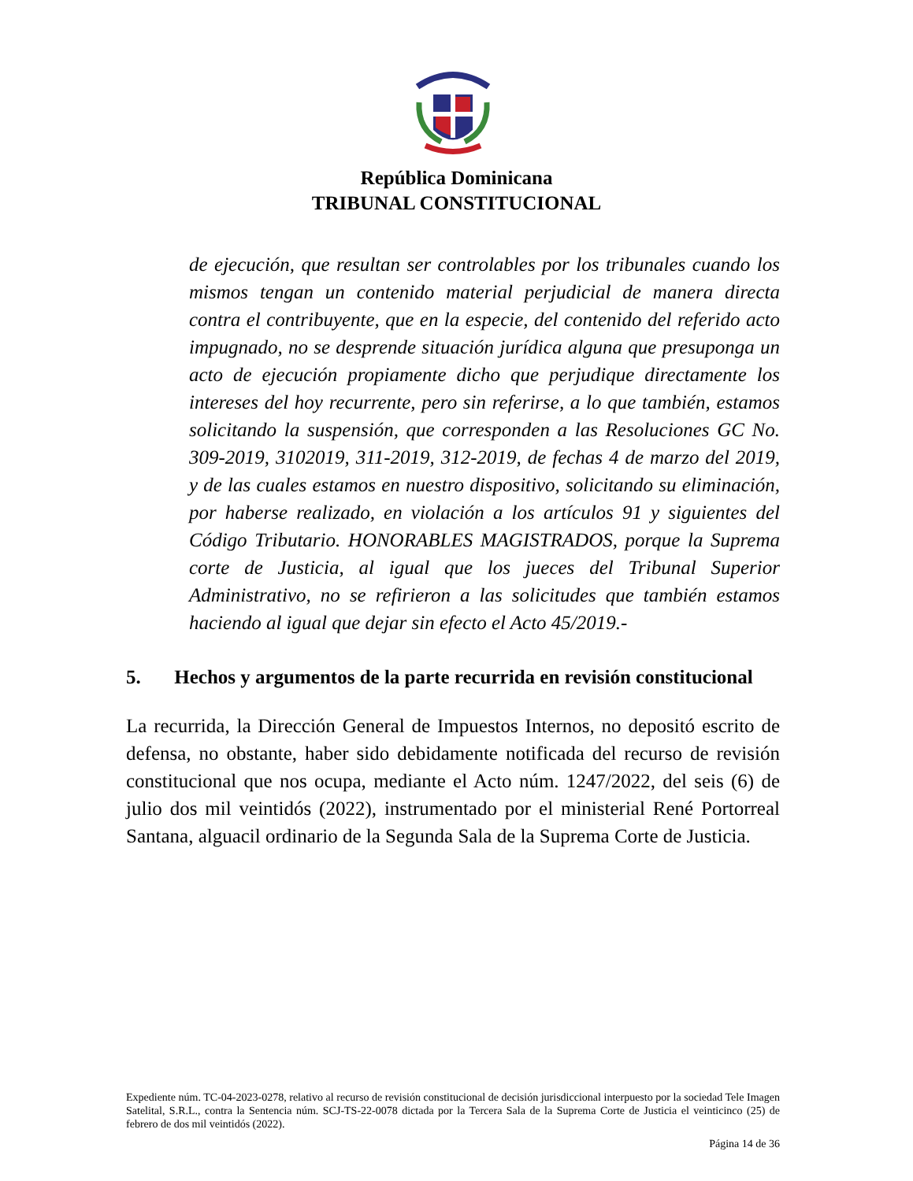República Dominicana
TRIBUNAL CONSTITUCIONAL
de ejecución, que resultan ser controlables por los tribunales cuando los mismos tengan un contenido material perjudicial de manera directa contra el contribuyente, que en la especie, del contenido del referido acto impugnado, no se desprende situación jurídica alguna que presuponga un acto de ejecución propiamente dicho que perjudique directamente los intereses del hoy recurrente, pero sin referirse, a lo que también, estamos solicitando la suspensión, que corresponden a las Resoluciones GC No. 309-2019, 3102019, 311-2019, 312-2019, de fechas 4 de marzo del 2019, y de las cuales estamos en nuestro dispositivo, solicitando su eliminación, por haberse realizado, en violación a los artículos 91 y siguientes del Código Tributario. HONORABLES MAGISTRADOS, porque la Suprema corte de Justicia, al igual que los jueces del Tribunal Superior Administrativo, no se refirieron a las solicitudes que también estamos haciendo al igual que dejar sin efecto el Acto 45/2019.-
5. Hechos y argumentos de la parte recurrida en revisión constitucional
La recurrida, la Dirección General de Impuestos Internos, no depositó escrito de defensa, no obstante, haber sido debidamente notificada del recurso de revisión constitucional que nos ocupa, mediante el Acto núm. 1247/2022, del seis (6) de julio dos mil veintidós (2022), instrumentado por el ministerial René Portorreal Santana, alguacil ordinario de la Segunda Sala de la Suprema Corte de Justicia.
Expediente núm. TC-04-2023-0278, relativo al recurso de revisión constitucional de decisión jurisdiccional interpuesto por la sociedad Tele Imagen Satelital, S.R.L., contra la Sentencia núm. SCJ-TS-22-0078 dictada por la Tercera Sala de la Suprema Corte de Justicia el veinticinco (25) de febrero de dos mil veintidós (2022).
Página 14 de 36